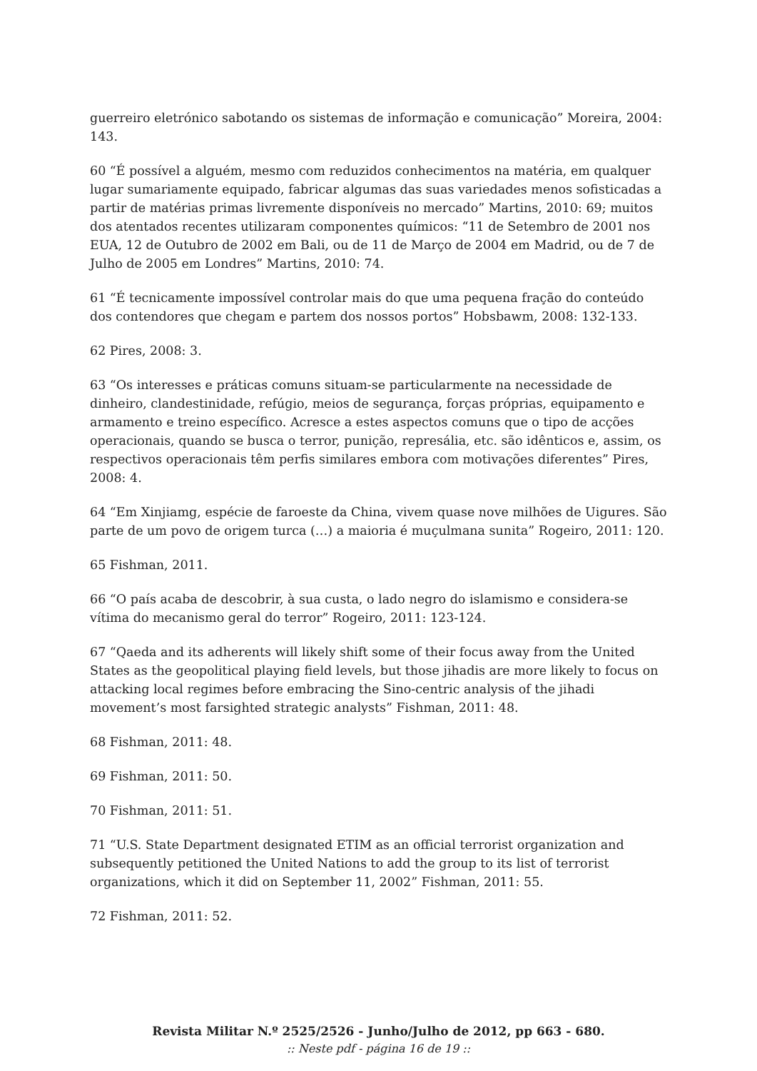guerreiro eletrónico sabotando os sistemas de informação e comunicação” Moreira, 2004: 143.
60 “É possível a alguém, mesmo com reduzidos conhecimentos na matéria, em qualquer lugar sumariamente equipado, fabricar algumas das suas variedades menos sofisticadas a partir de matérias primas livremente disponíveis no mercado” Martins, 2010: 69; muitos dos atentados recentes utilizaram componentes químicos: “11 de Setembro de 2001 nos EUA, 12 de Outubro de 2002 em Bali, ou de 11 de Março de 2004 em Madrid, ou de 7 de Julho de 2005 em Londres” Martins, 2010: 74.
61 “É tecnicamente impossível controlar mais do que uma pequena fração do conteúdo dos contendores que chegam e partem dos nossos portos” Hobsbawm, 2008: 132-133.
62 Pires, 2008: 3.
63 “Os interesses e práticas comuns situam-se particularmente na necessidade de dinheiro, clandestinidade, refúgio, meios de segurança, forças próprias, equipamento e armamento e treino específico. Acresce a estes aspectos comuns que o tipo de acções operacionais, quando se busca o terror, punição, represália, etc. são idênticos e, assim, os respectivos operacionais têm perfis similares embora com motivações diferentes” Pires, 2008: 4.
64 “Em Xinjiamg, espécie de faroeste da China, vivem quase nove milhões de Uigures. São parte de um povo de origem turca (…) a maioria é muçulmana sunita” Rogeiro, 2011: 120.
65 Fishman, 2011.
66 “O país acaba de descobrir, à sua custa, o lado negro do islamismo e considera-se vítima do mecanismo geral do terror” Rogeiro, 2011: 123-124.
67 “Qaeda and its adherents will likely shift some of their focus away from the United States as the geopolitical playing field levels, but those jihadis are more likely to focus on attacking local regimes before embracing the Sino-centric analysis of the jihadi movement’s most farsighted strategic analysts” Fishman, 2011: 48.
68 Fishman, 2011: 48.
69 Fishman, 2011: 50.
70 Fishman, 2011: 51.
71 “U.S. State Department designated ETIM as an official terrorist organization and subsequently petitioned the United Nations to add the group to its list of terrorist organizations, which it did on September 11, 2002” Fishman, 2011: 55.
72 Fishman, 2011: 52.
Revista Militar N.º 2525/2526 - Junho/Julho de 2012, pp 663 - 680.
:: Neste pdf - página 16 de 19 ::